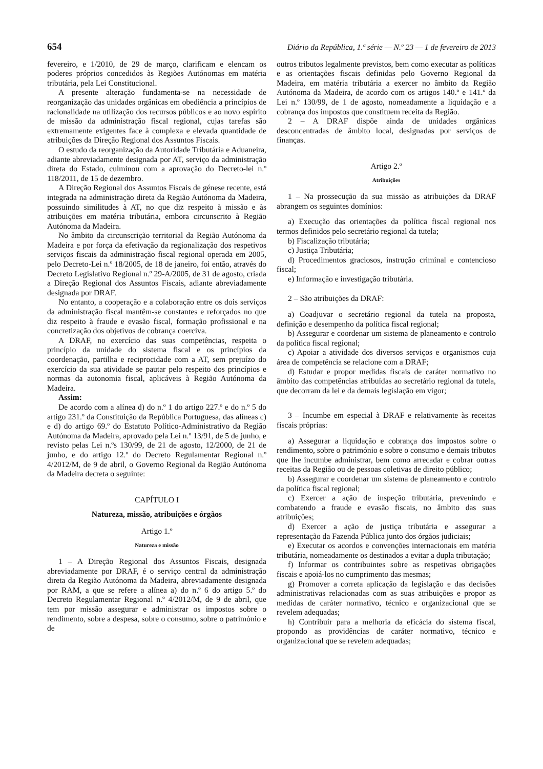654 Diário da República, 1.ª série — N.º 23 — 1 de fevereiro de 2013
fevereiro, e 1/2010, de 29 de março, clarificam e elencam os poderes próprios concedidos às Regiões Autónomas em matéria tributária, pela Lei Constitucional.
A presente alteração fundamenta-se na necessidade de reorganização das unidades orgânicas em obediência a princípios de racionalidade na utilização dos recursos públicos e ao novo espírito de missão da administração fiscal regional, cujas tarefas são extremamente exigentes face à complexa e elevada quantidade de atribuições da Direção Regional dos Assuntos Fiscais.
O estudo da reorganização da Autoridade Tributária e Aduaneira, adiante abreviadamente designada por AT, serviço da administração direta do Estado, culminou com a aprovação do Decreto-lei n.º 118/2011, de 15 de dezembro.
A Direção Regional dos Assuntos Fiscais de génese recente, está integrada na administração direta da Região Autónoma da Madeira, possuindo similitudes à AT, no que diz respeito à missão e às atribuições em matéria tributária, embora circunscrito à Região Autónoma da Madeira.
No âmbito da circunscrição territorial da Região Autónoma da Madeira e por força da efetivação da regionalização dos respetivos serviços fiscais da administração fiscal regional operada em 2005, pelo Decreto-Lei n.º 18/2005, de 18 de janeiro, foi então, através do Decreto Legislativo Regional n.º 29-A/2005, de 31 de agosto, criada a Direção Regional dos Assuntos Fiscais, adiante abreviadamente designada por DRAF.
No entanto, a cooperação e a colaboração entre os dois serviços da administração fiscal mantêm-se constantes e reforçados no que diz respeito à fraude e evasão fiscal, formação profissional e na concretização dos objetivos de cobrança coerciva.
A DRAF, no exercício das suas competências, respeita o princípio da unidade do sistema fiscal e os princípios da coordenação, partilha e reciprocidade com a AT, sem prejuízo do exercício da sua atividade se pautar pelo respeito dos princípios e normas da autonomia fiscal, aplicáveis à Região Autónoma da Madeira.
Assim:
De acordo com a alínea d) do n.º 1 do artigo 227.º e do n.º 5 do artigo 231.º da Constituição da República Portuguesa, das alíneas c) e d) do artigo 69.º do Estatuto Político-Administrativo da Região Autónoma da Madeira, aprovado pela Lei n.º 13/91, de 5 de junho, e revisto pelas Lei n.ºs 130/99, de 21 de agosto, 12/2000, de 21 de junho, e do artigo 12.º do Decreto Regulamentar Regional n.º 4/2012/M, de 9 de abril, o Governo Regional da Região Autónoma da Madeira decreta o seguinte:
CAPÍTULO I
Natureza, missão, atribuições e órgãos
Artigo 1.º
Natureza e missão
1 – A Direção Regional dos Assuntos Fiscais, designada abreviadamente por DRAF, é o serviço central da administração direta da Região Autónoma da Madeira, abreviadamente designada por RAM, a que se refere a alínea a) do n.º 6 do artigo 5.º do Decreto Regulamentar Regional n.º 4/2012/M, de 9 de abril, que tem por missão assegurar e administrar os impostos sobre o rendimento, sobre a despesa, sobre o consumo, sobre o património e de
outros tributos legalmente previstos, bem como executar as políticas e as orientações fiscais definidas pelo Governo Regional da Madeira, em matéria tributária a exercer no âmbito da Região Autónoma da Madeira, de acordo com os artigos 140.º e 141.º da Lei n.º 130/99, de 1 de agosto, nomeadamente a liquidação e a cobrança dos impostos que constituem receita da Região.
2 – A DRAF dispõe ainda de unidades orgânicas desconcentradas de âmbito local, designadas por serviços de finanças.
Artigo 2.º
Atribuições
1 – Na prossecução da sua missão as atribuições da DRAF abrangem os seguintes domínios:
a) Execução das orientações da política fiscal regional nos termos definidos pelo secretário regional da tutela;
b) Fiscalização tributária;
c) Justiça Tributária;
d) Procedimentos graciosos, instrução criminal e contencioso fiscal;
e) Informação e investigação tributária.
2 – São atribuições da DRAF:
a) Coadjuvar o secretário regional da tutela na proposta, definição e desempenho da política fiscal regional;
b) Assegurar e coordenar um sistema de planeamento e controlo da política fiscal regional;
c) Apoiar a atividade dos diversos serviços e organismos cuja área de competência se relacione com a DRAF;
d) Estudar e propor medidas fiscais de caráter normativo no âmbito das competências atribuídas ao secretário regional da tutela, que decorram da lei e da demais legislação em vigor;
3 – Incumbe em especial à DRAF e relativamente às receitas fiscais próprias:
a) Assegurar a liquidação e cobrança dos impostos sobre o rendimento, sobre o património e sobre o consumo e demais tributos que lhe incumbe administrar, bem como arrecadar e cobrar outras receitas da Região ou de pessoas coletivas de direito público;
b) Assegurar e coordenar um sistema de planeamento e controlo da política fiscal regional;
c) Exercer a ação de inspeção tributária, prevenindo e combatendo a fraude e evasão fiscais, no âmbito das suas atribuições;
d) Exercer a ação de justiça tributária e assegurar a representação da Fazenda Pública junto dos órgãos judiciais;
e) Executar os acordos e convenções internacionais em matéria tributária, nomeadamente os destinados a evitar a dupla tributação;
f) Informar os contribuintes sobre as respetivas obrigações fiscais e apoiá-los no cumprimento das mesmas;
g) Promover a correta aplicação da legislação e das decisões administrativas relacionadas com as suas atribuições e propor as medidas de caráter normativo, técnico e organizacional que se revelem adequadas;
h) Contribuir para a melhoria da eficácia do sistema fiscal, propondo as providências de caráter normativo, técnico e organizacional que se revelem adequadas;